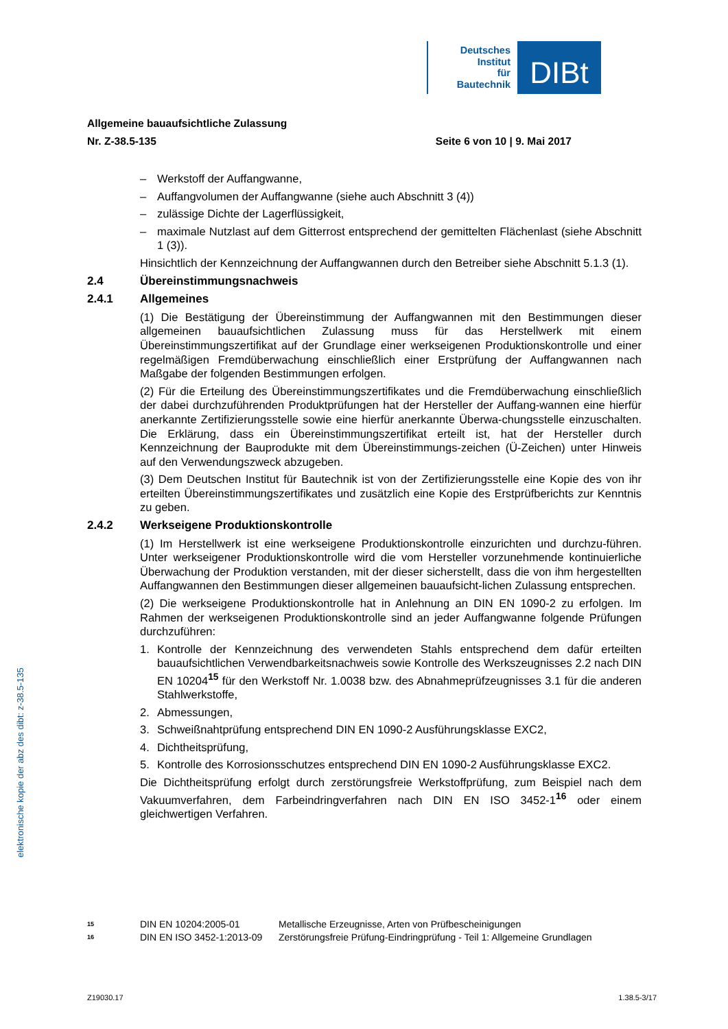Deutsches
Institut
für
Bautechnik
DIBt
Allgemeine bauaufsichtliche Zulassung
Nr. Z-38.5-135 Seite 6 von 10 | 9. Mai 2017
– Werkstoff der Auffangwanne,
– Auffangvolumen der Auffangwanne (siehe auch Abschnitt 3 (4))
– zulässige Dichte der Lagerflüssigkeit,
– maximale Nutzlast auf dem Gitterrost entsprechend der gemittelten Flächenlast (siehe Abschnitt 1 (3)).
Hinsichtlich der Kennzeichnung der Auffangwannen durch den Betreiber siehe Abschnitt 5.1.3 (1).
2.4 Übereinstimmungsnachweis
2.4.1 Allgemeines
(1) Die Bestätigung der Übereinstimmung der Auffangwannen mit den Bestimmungen dieser allgemeinen bauaufsichtlichen Zulassung muss für das Herstellwerk mit einem Übereinstimmungszertifikat auf der Grundlage einer werkseigenen Produktionskontrolle und einer regelmäßigen Fremdüberwachung einschließlich einer Erstprüfung der Auffangwannen nach Maßgabe der folgenden Bestimmungen erfolgen.
(2) Für die Erteilung des Übereinstimmungszertifikates und die Fremdüberwachung einschließlich der dabei durchzuführenden Produktprüfungen hat der Hersteller der Auffang-wannen eine hierfür anerkannte Zertifizierungsstelle sowie eine hierfür anerkannte Überwa-chungsstelle einzuschalten. Die Erklärung, dass ein Übereinstimmungszertifikat erteilt ist, hat der Hersteller durch Kennzeichnung der Bauprodukte mit dem Übereinstimmungs-zeichen (Ü-Zeichen) unter Hinweis auf den Verwendungszweck abzugeben.
(3) Dem Deutschen Institut für Bautechnik ist von der Zertifizierungsstelle eine Kopie des von ihr erteilten Übereinstimmungszertifikates und zusätzlich eine Kopie des Erstprüfberichts zur Kenntnis zu geben.
2.4.2 Werkseigene Produktionskontrolle
(1) Im Herstellwerk ist eine werkseigene Produktionskontrolle einzurichten und durchzu-führen. Unter werkseigener Produktionskontrolle wird die vom Hersteller vorzunehmende kontinuierliche Überwachung der Produktion verstanden, mit der dieser sicherstellt, dass die von ihm hergestellten Auffangwannen den Bestimmungen dieser allgemeinen bauaufsicht-lichen Zulassung entsprechen.
(2) Die werkseigene Produktionskontrolle hat in Anlehnung an DIN EN 1090-2 zu erfolgen. Im Rahmen der werkseigenen Produktionskontrolle sind an jeder Auffangwanne folgende Prüfungen durchzuführen:
1. Kontrolle der Kennzeichnung des verwendeten Stahls entsprechend dem dafür erteilten bauaufsichtlichen Verwendbarkeitsnachweis sowie Kontrolle des Werkszeugnisses 2.2 nach DIN EN 10204<sup>15</sup> für den Werkstoff Nr. 1.0038 bzw. des Abnahmeprüfzeugnisses 3.1 für die anderen Stahlwerkstoffe,
2. Abmessungen,
3. Schweißnahtprüfung entsprechend DIN EN 1090-2 Ausführungsklasse EXC2,
4. Dichtheitsprüfung,
5. Kontrolle des Korrosionsschutzes entsprechend DIN EN 1090-2 Ausführungsklasse EXC2.
Die Dichtheitsprüfung erfolgt durch zerstörungsfreie Werkstoffprüfung, zum Beispiel nach dem Vakuumverfahren, dem Farbeindringverfahren nach DIN EN ISO 3452-1<sup>16</sup> oder einem gleichwertigen Verfahren.
elektronische kopie der abz des dibt: z-38.5-135
<sup>15</sup> DIN EN 10204:2005-01 Metallische Erzeugnisse, Arten von Prüfbescheinigungen
<sup>16</sup> DIN EN ISO 3452-1:2013-09 Zerstörungsfreie Prüfung-Eindringprüfung - Teil 1: Allgemeine Grundlagen
Z19030.17 1.38.5-3/17